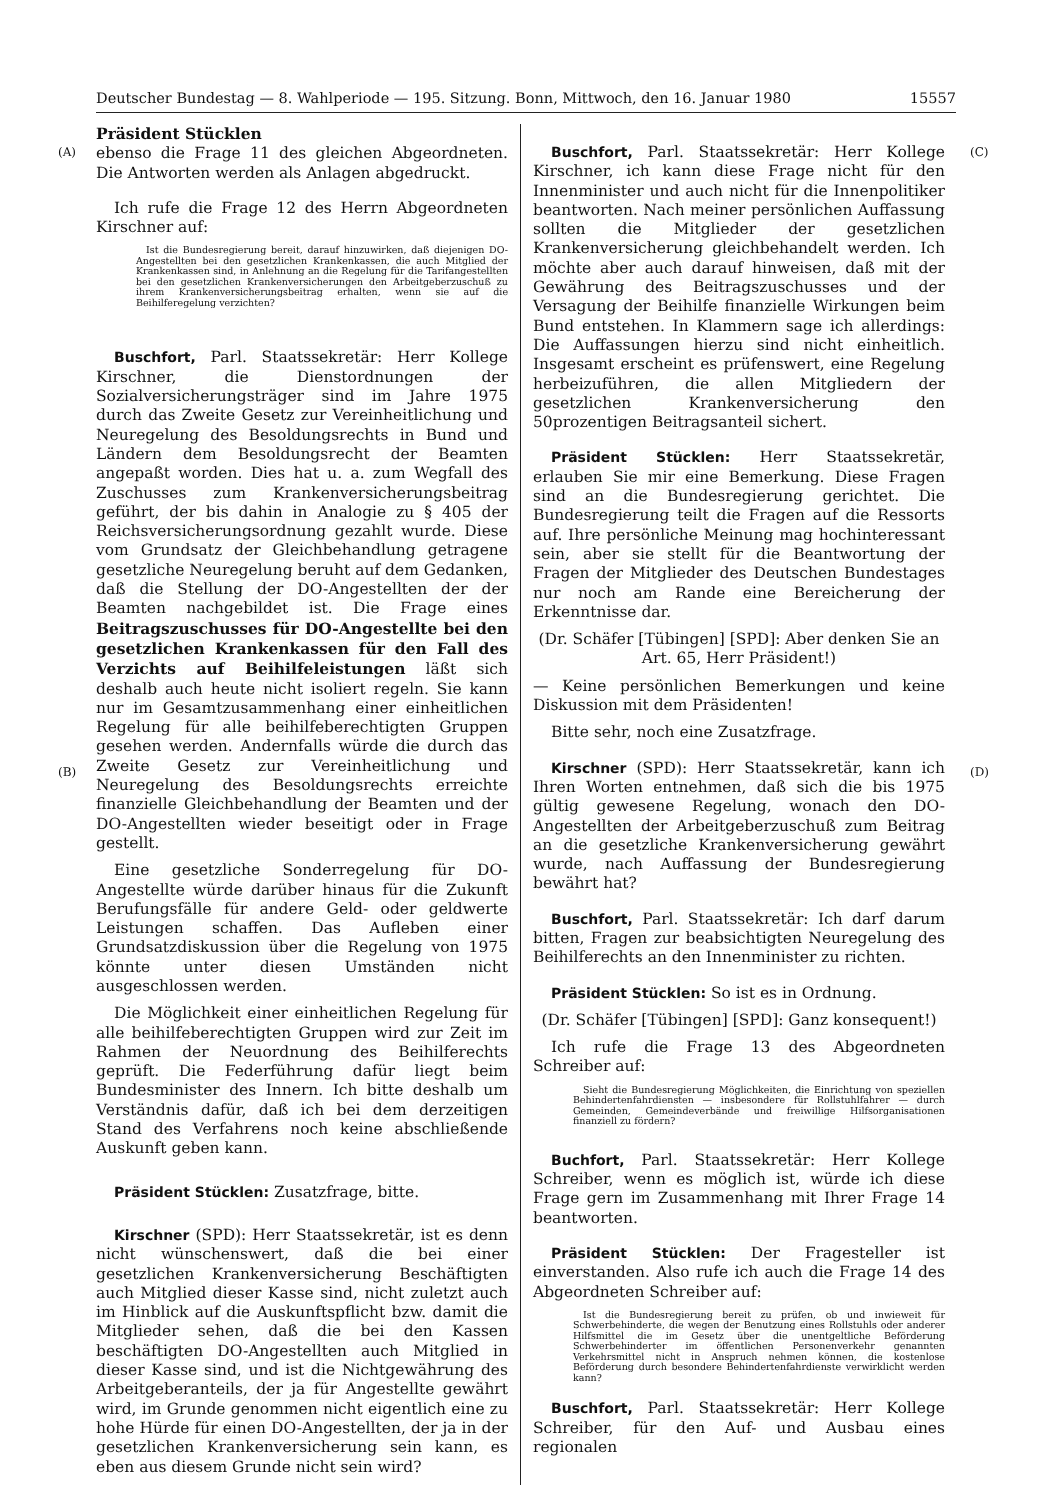Deutscher Bundestag — 8. Wahlperiode — 195. Sitzung. Bonn, Mittwoch, den 16. Januar 1980 15557
(A)
(B)
(C)
(D)
Präsident Stücklen
ebenso die Frage 11 des gleichen Abgeordneten. Die Antworten werden als Anlagen abgedruckt.
Ich rufe die Frage 12 des Herrn Abgeordneten Kirschner auf:
Ist die Bundesregierung bereit, darauf hinzuwirken, daß diejenigen DO-Angestellten bei den gesetzlichen Krankenkassen, die auch Mitglied der Krankenkassen sind, in Anlehnung an die Regelung für die Tarifangestellten bei den gesetzlichen Krankenversicherungen den Arbeitgeberzuschuß zu ihrem Krankenversicherungsbeitrag erhalten, wenn sie auf die Beihilferegelung verzichten?
Buschfort, Parl. Staatssekretär: Herr Kollege Kirschner, die Dienstordnungen der Sozialversicherungsträger sind im Jahre 1975 durch das Zweite Gesetz zur Vereinheitlichung und Neuregelung des Besoldungsrechts in Bund und Ländern dem Besoldungsrecht der Beamten angepaßt worden. Dies hat u. a. zum Wegfall des Zuschusses zum Krankenversicherungsbeitrag geführt, der bis dahin in Analogie zu § 405 der Reichsversicherungsordnung gezahlt wurde. Diese vom Grundsatz der Gleichbehandlung getragene gesetzliche Neuregelung beruht auf dem Gedanken, daß die Stellung der DO-Angestellten der der Beamten nachgebildet ist. Die Frage eines Beitragszuschusses für DO-Angestellte bei den gesetzlichen Krankenkassen für den Fall des Verzichts auf Beihilfeleistungen läßt sich deshalb auch heute nicht isoliert regeln. Sie kann nur im Gesamtzusammenhang einer einheitlichen Regelung für alle beihilfeberechtigten Gruppen gesehen werden. Andernfalls würde die durch das Zweite Gesetz zur Vereinheitlichung und Neuregelung des Besoldungsrechts erreichte finanzielle Gleichbehandlung der Beamten und der DO-Angestellten wieder beseitigt oder in Frage gestellt.
Eine gesetzliche Sonderregelung für DO-Angestellte würde darüber hinaus für die Zukunft Berufungsfälle für andere Geld- oder geldwerte Leistungen schaffen. Das Aufleben einer Grundsatzdiskussion über die Regelung von 1975 könnte unter diesen Umständen nicht ausgeschlossen werden.
Die Möglichkeit einer einheitlichen Regelung für alle beihilfeberechtigten Gruppen wird zur Zeit im Rahmen der Neuordnung des Beihilferechts geprüft. Die Federführung dafür liegt beim Bundesminister des Innern. Ich bitte deshalb um Verständnis dafür, daß ich bei dem derzeitigen Stand des Verfahrens noch keine abschließende Auskunft geben kann.
Präsident Stücklen: Zusatzfrage, bitte.
Kirschner (SPD): Herr Staatssekretär, ist es denn nicht wünschenswert, daß die bei einer gesetzlichen Krankenversicherung Beschäftigten auch Mitglied dieser Kasse sind, nicht zuletzt auch im Hinblick auf die Auskunftspflicht bzw. damit die Mitglieder sehen, daß die bei den Kassen beschäftigten DO-Angestellten auch Mitglied in dieser Kasse sind, und ist die Nichtgewährung des Arbeitgeberanteils, der ja für Angestellte gewährt wird, im Grunde genommen nicht eigentlich eine zu hohe Hürde für einen DO-Angestellten, der ja in der gesetzlichen Krankenversicherung sein kann, es eben aus diesem Grunde nicht sein wird?
Buschfort, Parl. Staatssekretär: Herr Kollege Kirschner, ich kann diese Frage nicht für den Innenminister und auch nicht für die Innenpolitiker beantworten. Nach meiner persönlichen Auffassung sollten die Mitglieder der gesetzlichen Krankenversicherung gleichbehandelt werden. Ich möchte aber auch darauf hinweisen, daß mit der Gewährung des Beitragszuschusses und der Versagung der Beihilfe finanzielle Wirkungen beim Bund entstehen. In Klammern sage ich allerdings: Die Auffassungen hierzu sind nicht einheitlich. Insgesamt erscheint es prüfenswert, eine Regelung herbeizuführen, die allen Mitgliedern der gesetzlichen Krankenversicherung den 50prozentigen Beitragsanteil sichert.
Präsident Stücklen: Herr Staatssekretär, erlauben Sie mir eine Bemerkung. Diese Fragen sind an die Bundesregierung gerichtet. Die Bundesregierung teilt die Fragen auf die Ressorts auf. Ihre persönliche Meinung mag hochinteressant sein, aber sie stellt für die Beantwortung der Fragen der Mitglieder des Deutschen Bundestages nur noch am Rande eine Bereicherung der Erkenntnisse dar.
(Dr. Schäfer [Tübingen] [SPD]: Aber denken Sie an Art. 65, Herr Präsident!)
— Keine persönlichen Bemerkungen und keine Diskussion mit dem Präsidenten!
Bitte sehr, noch eine Zusatzfrage.
Kirschner (SPD): Herr Staatssekretär, kann ich Ihren Worten entnehmen, daß sich die bis 1975 gültig gewesene Regelung, wonach den DO-Angestellten der Arbeitgeberzuschuß zum Beitrag an die gesetzliche Krankenversicherung gewährt wurde, nach Auffassung der Bundesregierung bewährt hat?
Buschfort, Parl. Staatssekretär: Ich darf darum bitten, Fragen zur beabsichtigten Neuregelung des Beihilferechts an den Innenminister zu richten.
Präsident Stücklen: So ist es in Ordnung.
(Dr. Schäfer [Tübingen] [SPD]: Ganz konsequent!)
Ich rufe die Frage 13 des Abgeordneten Schreiber auf:
Sieht die Bundesregierung Möglichkeiten, die Einrichtung von speziellen Behindertenfahrdiensten — insbesondere für Rollstuhlfahrer — durch Gemeinden, Gemeindeverbände und freiwillige Hilfsorganisationen finanziell zu fördern?
Buchfort, Parl. Staatssekretär: Herr Kollege Schreiber, wenn es möglich ist, würde ich diese Frage gern im Zusammenhang mit Ihrer Frage 14 beantworten.
Präsident Stücklen: Der Fragesteller ist einverstanden. Also rufe ich auch die Frage 14 des Abgeordneten Schreiber auf:
Ist die Bundesregierung bereit zu prüfen, ob und inwieweit für Schwerbehinderte, die wegen der Benutzung eines Rollstuhls oder anderer Hilfsmittel die im Gesetz über die unentgeltliche Beförderung Schwerbehinderter im öffentlichen Personenverkehr genannten Verkehrsmittel nicht in Anspruch nehmen können, die kostenlose Beförderung durch besondere Behindertenfahrdienste verwirklicht werden kann?
Buschfort, Parl. Staatssekretär: Herr Kollege Schreiber, für den Auf- und Ausbau eines regionalen